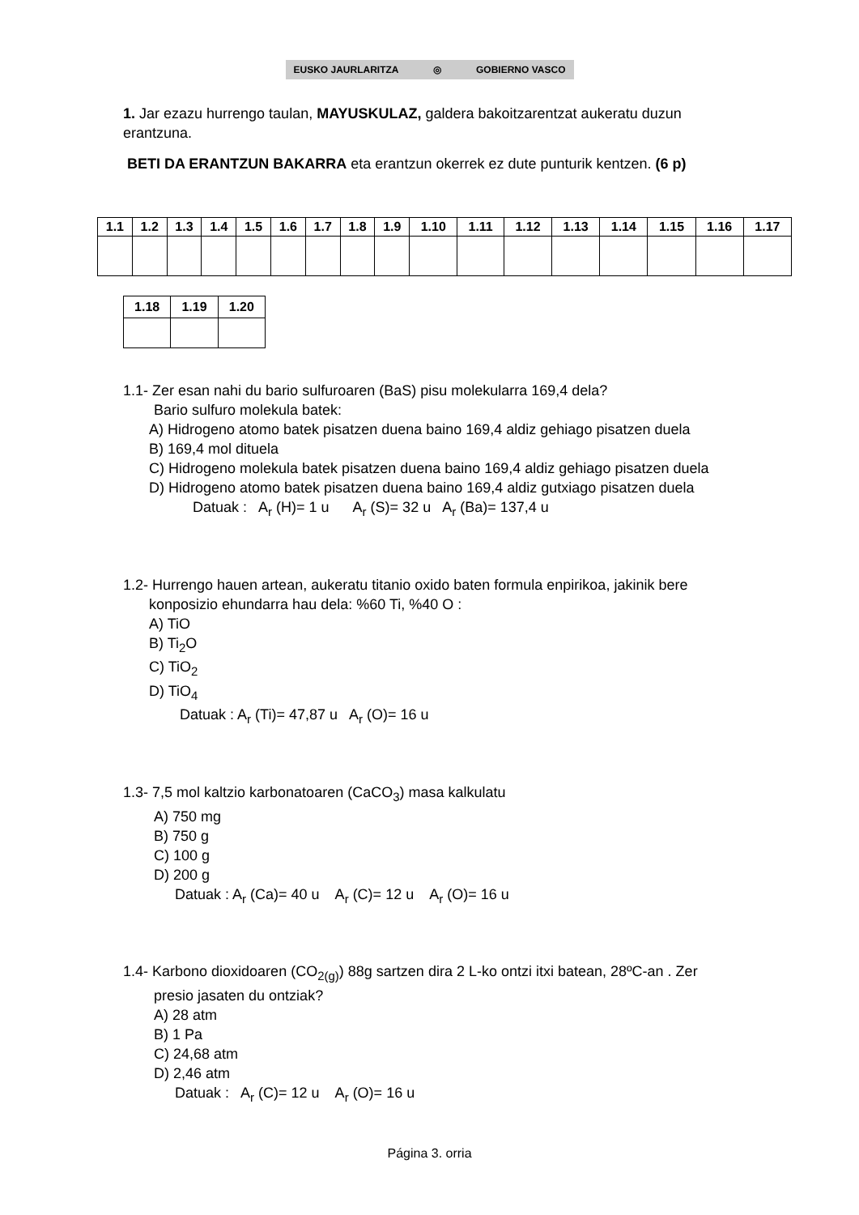EUSKO JAURLARITZA ◎ GOBIERNO VASCO
1. Jar ezazu hurrengo taulan, MAYUSKULAZ, galdera bakoitzarentzat aukeratu duzun erantzuna.
BETI DA ERANTZUN BAKARRA eta erantzun okerrek ez dute punturik kentzen. (6 p)
| 1.1 | 1.2 | 1.3 | 1.4 | 1.5 | 1.6 | 1.7 | 1.8 | 1.9 | 1.10 | 1.11 | 1.12 | 1.13 | 1.14 | 1.15 | 1.16 | 1.17 |
| --- | --- | --- | --- | --- | --- | --- | --- | --- | --- | --- | --- | --- | --- | --- | --- | --- |
| 1.18 | 1.19 | 1.20 |
| --- | --- | --- |
1.1- Zer esan nahi du bario sulfuroaren (BaS) pisu molekularra 169,4 dela?
Bario sulfuro molekula batek:
A) Hidrogeno atomo batek pisatzen duena baino 169,4 aldiz gehiago pisatzen duela
B) 169,4 mol dituela
C) Hidrogeno molekula batek pisatzen duena baino 169,4 aldiz gehiago pisatzen duela
D) Hidrogeno atomo batek pisatzen duena baino 169,4 aldiz gutxiago pisatzen duela
Datuak : A<sub>r</sub> (H)= 1 u A<sub>r</sub> (S)= 32 u A<sub>r</sub> (Ba)= 137,4 u
1.2- Hurrengo hauen artean, aukeratu titanio oxido baten formula enpirikoa, jakinik bere
konposizio ehundarra hau dela: %60 Ti, %40 O :
A) TiO
B) Ti<sub>2</sub>O
C) TiO<sub>2</sub>
D) TiO<sub>4</sub>
Datuak : A<sub>r</sub> (Ti)= 47,87 u A<sub>r</sub> (O)= 16 u
1.3- 7,5 mol kaltzio karbonatoaren (CaCO<sub>3</sub>) masa kalkulatu
A) 750 mg
B) 750 g
C) 100 g
D) 200 g
Datuak : A<sub>r</sub> (Ca)= 40 u A<sub>r</sub> (C)= 12 u A<sub>r</sub> (O)= 16 u
1.4- Karbono dioxidoaren (CO<sub>2(g)</sub>) 88g sartzen dira 2 L-ko ontzi itxi batean, 28ºC-an . Zer
presio jasaten du ontziak?
A) 28 atm
B) 1 Pa
C) 24,68 atm
D) 2,46 atm
Datuak : A<sub>r</sub> (C)= 12 u A<sub>r</sub> (O)= 16 u
Página 3. orria